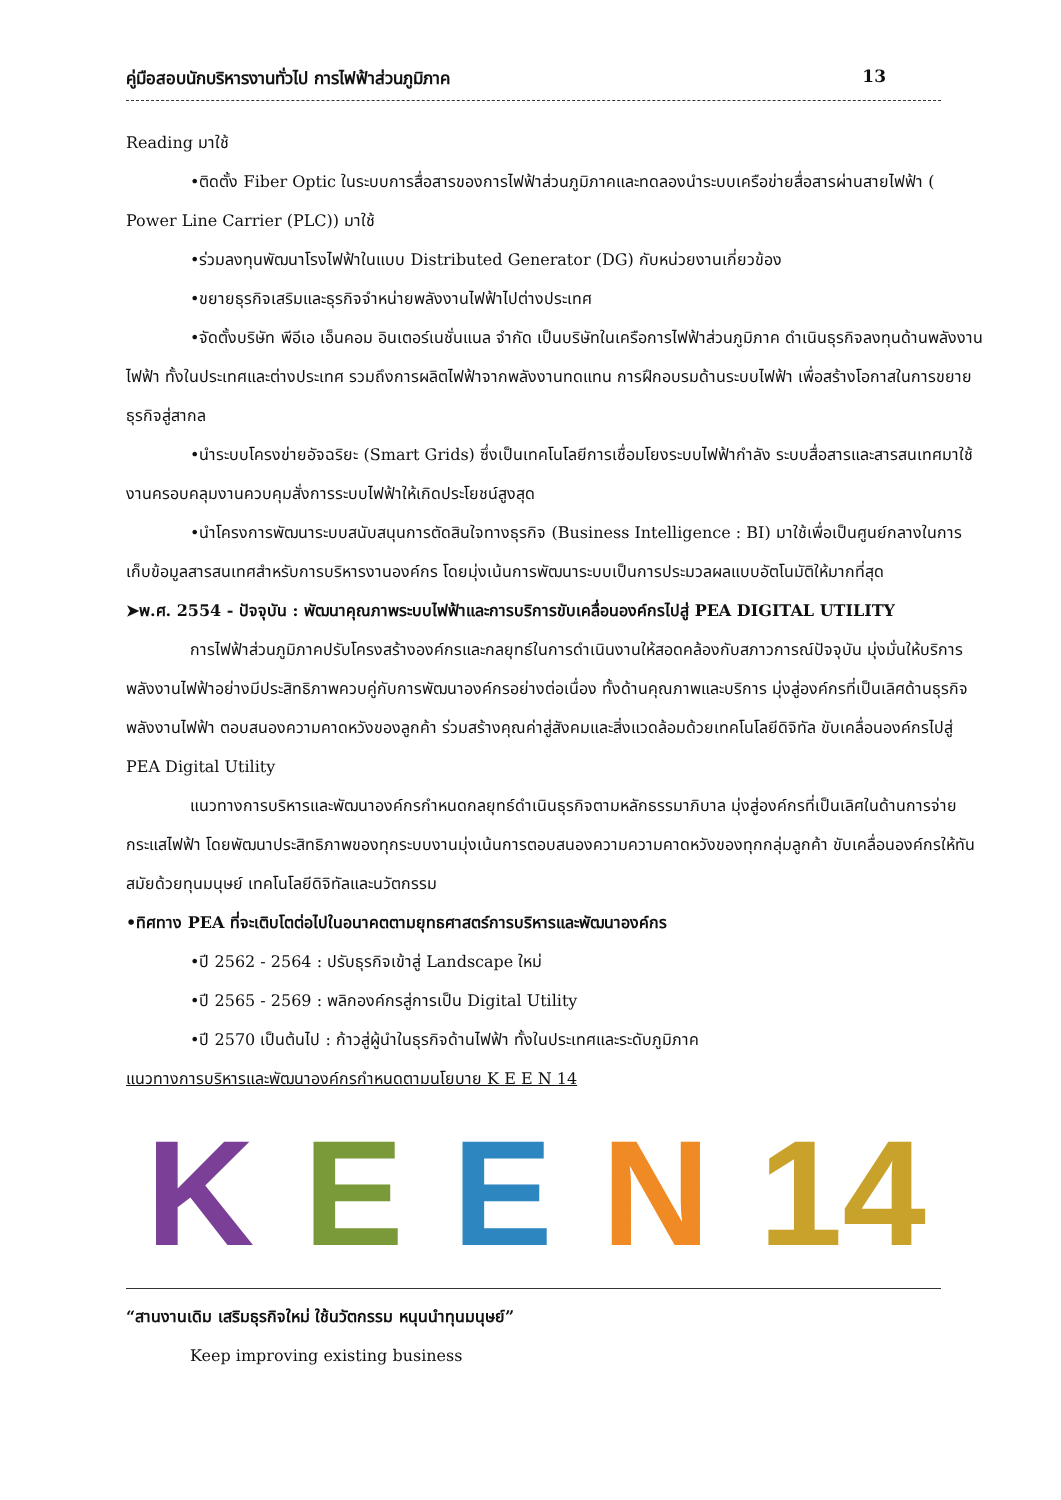คู่มือสอบนักบริหารงานทั่วไป การไฟฟ้าส่วนภูมิภาค 13
Reading มาใช้
•ติดตั้ง Fiber Optic ในระบบการสื่อสารของการไฟฟ้าส่วนภูมิภาคและทดลองนำระบบเครือข่ายสื่อสารผ่านสายไฟฟ้า ( Power Line Carrier (PLC)) มาใช้
•ร่วมลงทุนพัฒนาโรงไฟฟ้าในแบบ Distributed Generator (DG) กับหน่วยงานเกี่ยวข้อง
•ขยายธุรกิจเสริมและธุรกิจจำหน่ายพลังงานไฟฟ้าไปต่างประเทศ
•จัดตั้งบริษัท พีอีเอ เอ็นคอม อินเตอร์เนชั่นแนล จำกัด เป็นบริษัทในเครือการไฟฟ้าส่วนภูมิภาค ดำเนินธุรกิจลงทุนด้านพลังงานไฟฟ้า ทั้งในประเทศและต่างประเทศ รวมถึงการผลิตไฟฟ้าจากพลังงานทดแทน การฝึกอบรมด้านระบบไฟฟ้า เพื่อสร้างโอกาสในการขยายธุรกิจสู่สากล
•นำระบบโครงข่ายอัจฉริยะ (Smart Grids) ซึ่งเป็นเทคโนโลยีการเชื่อมโยงระบบไฟฟ้ากำลัง ระบบสื่อสารและสารสนเทศมาใช้งานครอบคลุมงานควบคุมสั่งการระบบไฟฟ้าให้เกิดประโยชน์สูงสุด
•นำโครงการพัฒนาระบบสนับสนุนการตัดสินใจทางธุรกิจ (Business Intelligence : BI) มาใช้เพื่อเป็นศูนย์กลางในการเก็บข้อมูลสารสนเทศสำหรับการบริหารงานองค์กร โดยมุ่งเน้นการพัฒนาระบบเป็นการประมวลผลแบบอัตโนมัติให้มากที่สุด
➤พ.ศ. 2554 - ปัจจุบัน : พัฒนาคุณภาพระบบไฟฟ้าและการบริการขับเคลื่อนองค์กรไปสู่ PEA DIGITAL UTILITY
การไฟฟ้าส่วนภูมิภาคปรับโครงสร้างองค์กรและกลยุทธ์ในการดำเนินงานให้สอดคล้องกับสภาวการณ์ปัจจุบัน มุ่งมั่นให้บริการพลังงานไฟฟ้าอย่างมีประสิทธิภาพควบคู่กับการพัฒนาองค์กรอย่างต่อเนื่อง ทั้งด้านคุณภาพและบริการ มุ่งสู่องค์กรที่เป็นเลิศด้านธุรกิจพลังงานไฟฟ้า ตอบสนองความคาดหวังของลูกค้า ร่วมสร้างคุณค่าสู่สังคมและสิ่งแวดล้อมด้วยเทคโนโลยีดิจิทัล ขับเคลื่อนองค์กรไปสู่ PEA Digital Utility
แนวทางการบริหารและพัฒนาองค์กรกำหนดกลยุทธ์ดำเนินธุรกิจตามหลักธรรมาภิบาล มุ่งสู่องค์กรที่เป็นเลิศในด้านการจ่ายกระแสไฟฟ้า โดยพัฒนาประสิทธิภาพของทุกระบบงานมุ่งเน้นการตอบสนองความความคาดหวังของทุกกลุ่มลูกค้า ขับเคลื่อนองค์กรให้ทันสมัยด้วยทุนมนุษย์ เทคโนโลยีดิจิทัลและนวัตกรรม
•ทิศทาง PEA ที่จะเติบโตต่อไปในอนาคตตามยุทธศาสตร์การบริหารและพัฒนาองค์กร
•ปี 2562 - 2564 : ปรับธุรกิจเข้าสู่ Landscape ใหม่
•ปี 2565 - 2569 : พลิกองค์กรสู่การเป็น Digital Utility
•ปี 2570 เป็นต้นไป : ก้าวสู่ผู้นำในธุรกิจด้านไฟฟ้า ทั้งในประเทศและระดับภูมิภาค
แนวทางการบริหารและพัฒนาองค์กรกำหนดตามนโยบาย K E E N 14
KEEN 14
“สานงานเดิม เสริมธุรกิจใหม่ ใช้นวัตกรรม หนุนนำทุนมนุษย์”
Keep improving existing business